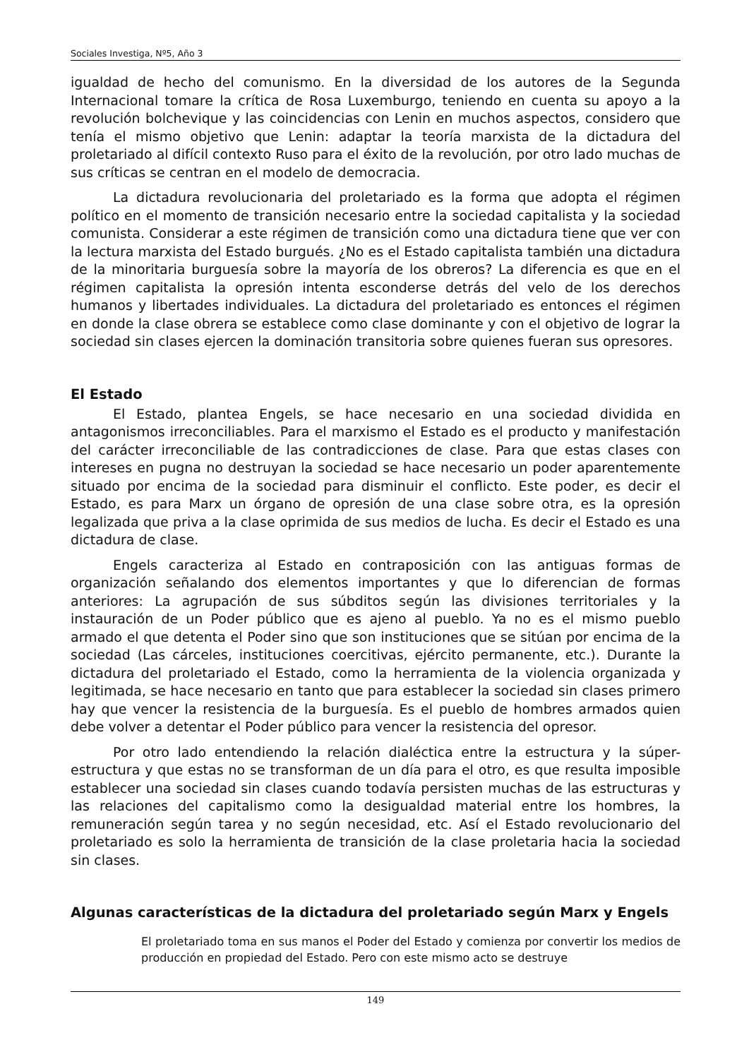Sociales Investiga, Nº5, Año 3
igualdad de hecho del comunismo. En la diversidad de los autores de la Segunda Internacional tomare la crítica de Rosa Luxemburgo, teniendo en cuenta su apoyo a la revolución bolchevique y las coincidencias con Lenin en muchos aspectos, considero que tenía el mismo objetivo que Lenin: adaptar la teoría marxista de la dictadura del proletariado al difícil contexto Ruso para el éxito de la revolución, por otro lado muchas de sus críticas se centran en el modelo de democracia.
La dictadura revolucionaria del proletariado es la forma que adopta el régimen político en el momento de transición necesario entre la sociedad capitalista y la sociedad comunista. Considerar a este régimen de transición como una dictadura tiene que ver con la lectura marxista del Estado burgués. ¿No es el Estado capitalista también una dictadura de la minoritaria burguesía sobre la mayoría de los obreros? La diferencia es que en el régimen capitalista la opresión intenta esconderse detrás del velo de los derechos humanos y libertades individuales. La dictadura del proletariado es entonces el régimen en donde la clase obrera se establece como clase dominante y con el objetivo de lograr la sociedad sin clases ejercen la dominación transitoria sobre quienes fueran sus opresores.
El Estado
El Estado, plantea Engels, se hace necesario en una sociedad dividida en antagonismos irreconciliables. Para el marxismo el Estado es el producto y manifestación del carácter irreconciliable de las contradicciones de clase. Para que estas clases con intereses en pugna no destruyan la sociedad se hace necesario un poder aparentemente situado por encima de la sociedad para disminuir el conflicto. Este poder, es decir el Estado, es para Marx un órgano de opresión de una clase sobre otra, es la opresión legalizada que priva a la clase oprimida de sus medios de lucha. Es decir el Estado es una dictadura de clase.
Engels caracteriza al Estado en contraposición con las antiguas formas de organización señalando dos elementos importantes y que lo diferencian de formas anteriores: La agrupación de sus súbditos según las divisiones territoriales y la instauración de un Poder público que es ajeno al pueblo. Ya no es el mismo pueblo armado el que detenta el Poder sino que son instituciones que se sitúan por encima de la sociedad (Las cárceles, instituciones coercitivas, ejército permanente, etc.). Durante la dictadura del proletariado el Estado, como la herramienta de la violencia organizada y legitimada, se hace necesario en tanto que para establecer la sociedad sin clases primero hay que vencer la resistencia de la burguesía. Es el pueblo de hombres armados quien debe volver a detentar el Poder público para vencer la resistencia del opresor.
Por otro lado entendiendo la relación dialéctica entre la estructura y la súper-estructura y que estas no se transforman de un día para el otro, es que resulta imposible establecer una sociedad sin clases cuando todavía persisten muchas de las estructuras y las relaciones del capitalismo como la desigualdad material entre los hombres, la remuneración según tarea y no según necesidad, etc. Así el Estado revolucionario del proletariado es solo la herramienta de transición de la clase proletaria hacia la sociedad sin clases.
Algunas características de la dictadura del proletariado según Marx y Engels
El proletariado toma en sus manos el Poder del Estado y comienza por convertir los medios de producción en propiedad del Estado. Pero con este mismo acto se destruye
149